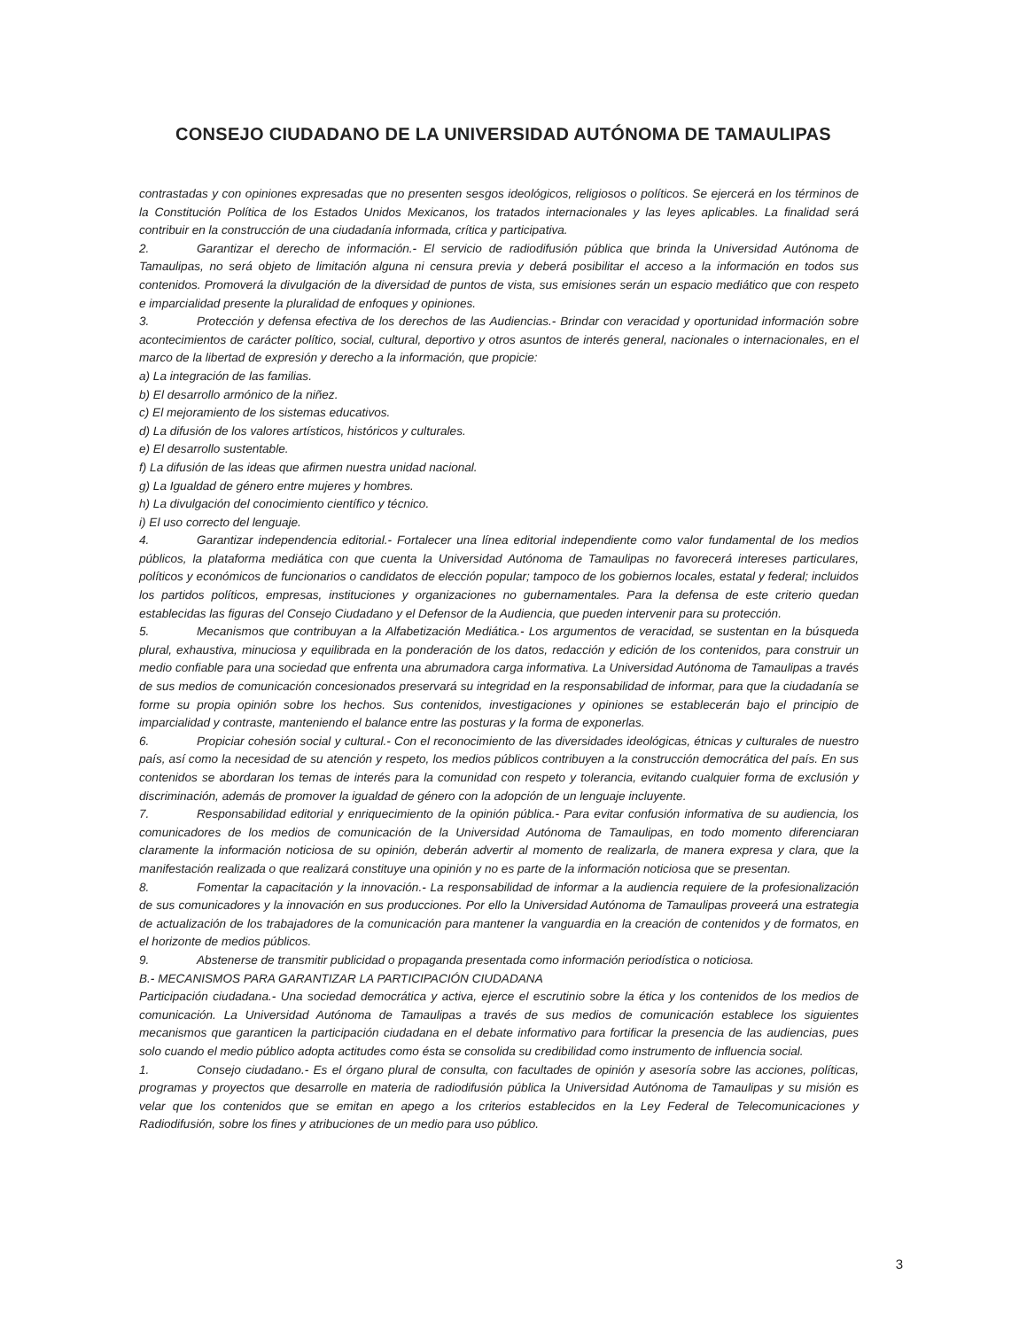CONSEJO CIUDADANO DE LA UNIVERSIDAD AUTÓNOMA DE TAMAULIPAS
contrastadas y con opiniones expresadas que no presenten sesgos ideológicos, religiosos o políticos. Se ejercerá en los términos de la Constitución Política de los Estados Unidos Mexicanos, los tratados internacionales y las leyes aplicables. La finalidad será contribuir en la construcción de una ciudadanía informada, crítica y participativa.
2. Garantizar el derecho de información.- El servicio de radiodifusión pública que brinda la Universidad Autónoma de Tamaulipas, no será objeto de limitación alguna ni censura previa y deberá posibilitar el acceso a la información en todos sus contenidos. Promoverá la divulgación de la diversidad de puntos de vista, sus emisiones serán un espacio mediático que con respeto e imparcialidad presente la pluralidad de enfoques y opiniones.
3. Protección y defensa efectiva de los derechos de las Audiencias.- Brindar con veracidad y oportunidad información sobre acontecimientos de carácter político, social, cultural, deportivo y otros asuntos de interés general, nacionales o internacionales, en el marco de la libertad de expresión y derecho a la información, que propicie:
a) La integración de las familias.
b) El desarrollo armónico de la niñez.
c) El mejoramiento de los sistemas educativos.
d) La difusión de los valores artísticos, históricos y culturales.
e) El desarrollo sustentable.
f) La difusión de las ideas que afirmen nuestra unidad nacional.
g) La Igualdad de género entre mujeres y hombres.
h) La divulgación del conocimiento científico y técnico.
i) El uso correcto del lenguaje.
4. Garantizar independencia editorial.- Fortalecer una línea editorial independiente como valor fundamental de los medios públicos, la plataforma mediática con que cuenta la Universidad Autónoma de Tamaulipas no favorecerá intereses particulares, políticos y económicos de funcionarios o candidatos de elección popular; tampoco de los gobiernos locales, estatal y federal; incluidos los partidos políticos, empresas, instituciones y organizaciones no gubernamentales. Para la defensa de este criterio quedan establecidas las figuras del Consejo Ciudadano y el Defensor de la Audiencia, que pueden intervenir para su protección.
5. Mecanismos que contribuyan a la Alfabetización Mediática.- Los argumentos de veracidad, se sustentan en la búsqueda plural, exhaustiva, minuciosa y equilibrada en la ponderación de los datos, redacción y edición de los contenidos, para construir un medio confiable para una sociedad que enfrenta una abrumadora carga informativa. La Universidad Autónoma de Tamaulipas a través de sus medios de comunicación concesionados preservará su integridad en la responsabilidad de informar, para que la ciudadanía se forme su propia opinión sobre los hechos. Sus contenidos, investigaciones y opiniones se establecerán bajo el principio de imparcialidad y contraste, manteniendo el balance entre las posturas y la forma de exponerlas.
6. Propiciar cohesión social y cultural.- Con el reconocimiento de las diversidades ideológicas, étnicas y culturales de nuestro país, así como la necesidad de su atención y respeto, los medios públicos contribuyen a la construcción democrática del país. En sus contenidos se abordaran los temas de interés para la comunidad con respeto y tolerancia, evitando cualquier forma de exclusión y discriminación, además de promover la igualdad de género con la adopción de un lenguaje incluyente.
7. Responsabilidad editorial y enriquecimiento de la opinión pública.- Para evitar confusión informativa de su audiencia, los comunicadores de los medios de comunicación de la Universidad Autónoma de Tamaulipas, en todo momento diferenciaran claramente la información noticiosa de su opinión, deberán advertir al momento de realizarla, de manera expresa y clara, que la manifestación realizada o que realizará constituye una opinión y no es parte de la información noticiosa que se presentan.
8. Fomentar la capacitación y la innovación.- La responsabilidad de informar a la audiencia requiere de la profesionalización de sus comunicadores y la innovación en sus producciones. Por ello la Universidad Autónoma de Tamaulipas proveerá una estrategia de actualización de los trabajadores de la comunicación para mantener la vanguardia en la creación de contenidos y de formatos, en el horizonte de medios públicos.
9. Abstenerse de transmitir publicidad o propaganda presentada como información periodística o noticiosa.
B.- MECANISMOS PARA GARANTIZAR LA PARTICIPACIÓN CIUDADANA
Participación ciudadana.- Una sociedad democrática y activa, ejerce el escrutinio sobre la ética y los contenidos de los medios de comunicación. La Universidad Autónoma de Tamaulipas a través de sus medios de comunicación establece los siguientes mecanismos que garanticen la participación ciudadana en el debate informativo para fortificar la presencia de las audiencias, pues solo cuando el medio público adopta actitudes como ésta se consolida su credibilidad como instrumento de influencia social.
1. Consejo ciudadano.- Es el órgano plural de consulta, con facultades de opinión y asesoría sobre las acciones, políticas, programas y proyectos que desarrolle en materia de radiodifusión pública la Universidad Autónoma de Tamaulipas y su misión es velar que los contenidos que se emitan en apego a los criterios establecidos en la Ley Federal de Telecomunicaciones y Radiodifusión, sobre los fines y atribuciones de un medio para uso público.
3